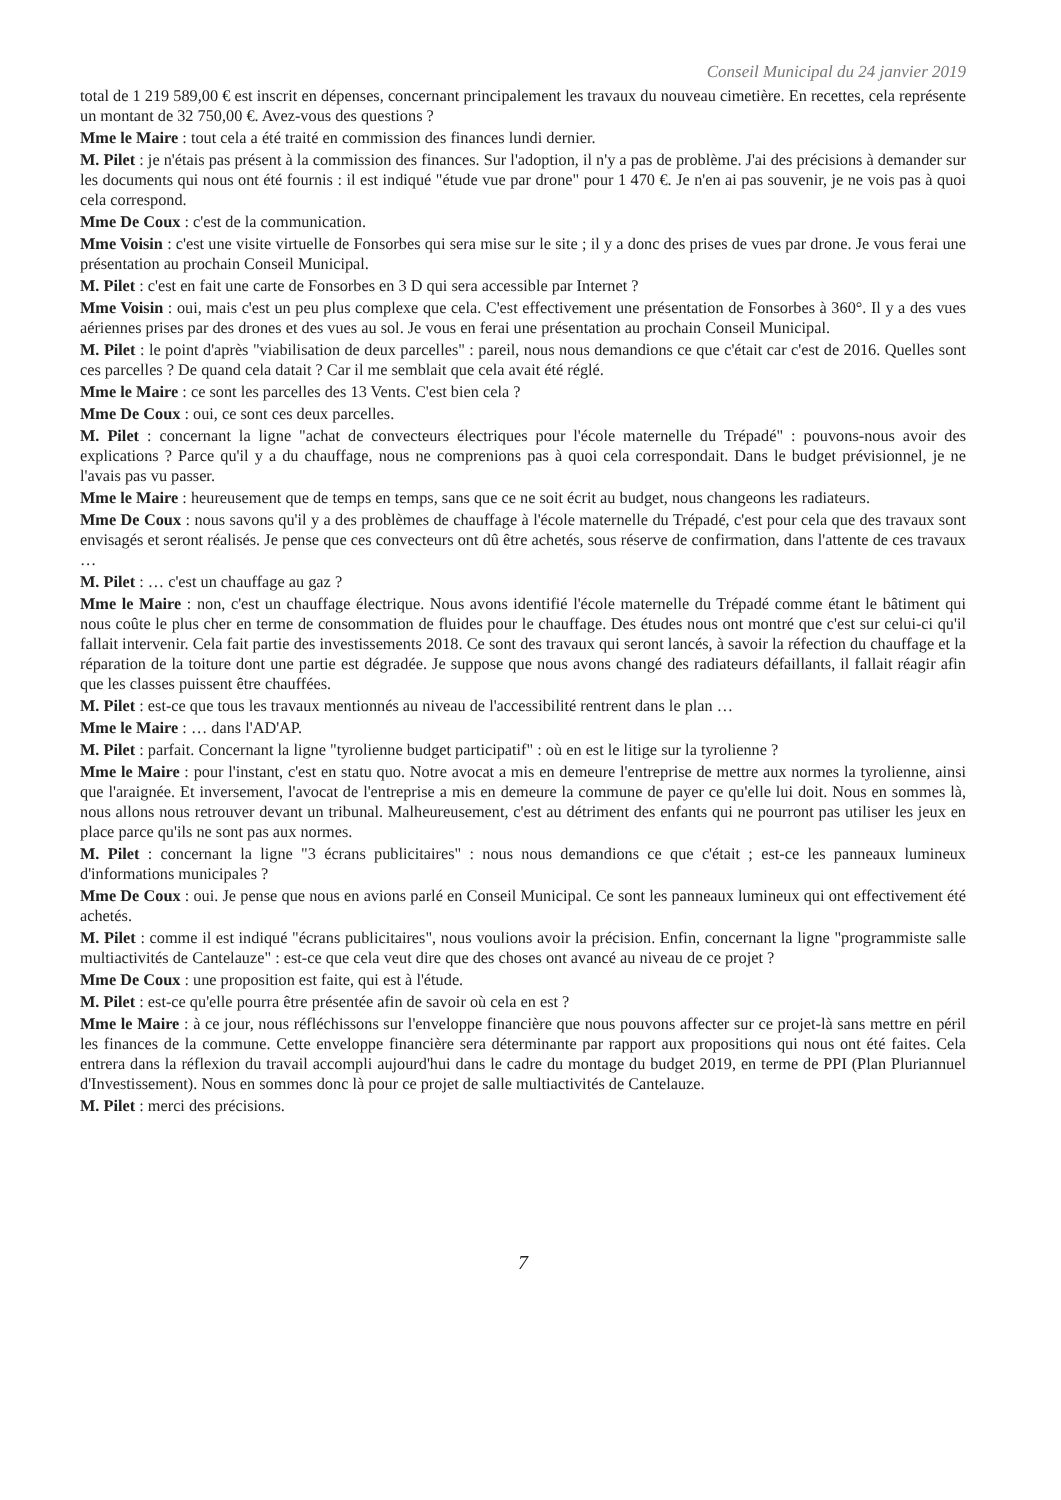Conseil Municipal du 24 janvier 2019
total de 1 219 589,00 € est inscrit en dépenses, concernant principalement les travaux du nouveau cimetière. En recettes, cela représente un montant de 32 750,00 €. Avez-vous des questions ?
Mme le Maire : tout cela a été traité en commission des finances lundi dernier.
M. Pilet : je n'étais pas présent à la commission des finances. Sur l'adoption, il n'y a pas de problème. J'ai des précisions à demander sur les documents qui nous ont été fournis : il est indiqué "étude vue par drone" pour 1 470 €. Je n'en ai pas souvenir, je ne vois pas à quoi cela correspond.
Mme De Coux : c'est de la communication.
Mme Voisin : c'est une visite virtuelle de Fonsorbes qui sera mise sur le site ; il y a donc des prises de vues par drone. Je vous ferai une présentation au prochain Conseil Municipal.
M. Pilet : c'est en fait une carte de Fonsorbes en 3 D qui sera accessible par Internet ?
Mme Voisin : oui, mais c'est un peu plus complexe que cela. C'est effectivement une présentation de Fonsorbes à 360°. Il y a des vues aériennes prises par des drones et des vues au sol. Je vous en ferai une présentation au prochain Conseil Municipal.
M. Pilet : le point d'après "viabilisation de deux parcelles" : pareil, nous nous demandions ce que c'était car c'est de 2016. Quelles sont ces parcelles ? De quand cela datait ? Car il me semblait que cela avait été réglé.
Mme le Maire : ce sont les parcelles des 13 Vents. C'est bien cela ?
Mme De Coux : oui, ce sont ces deux parcelles.
M. Pilet : concernant la ligne "achat de convecteurs électriques pour l'école maternelle du Trépadé" : pouvons-nous avoir des explications ? Parce qu'il y a du chauffage, nous ne comprenions pas à quoi cela correspondait. Dans le budget prévisionnel, je ne l'avais pas vu passer.
Mme le Maire : heureusement que de temps en temps, sans que ce ne soit écrit au budget, nous changeons les radiateurs.
Mme De Coux : nous savons qu'il y a des problèmes de chauffage à l'école maternelle du Trépadé, c'est pour cela que des travaux sont envisagés et seront réalisés. Je pense que ces convecteurs ont dû être achetés, sous réserve de confirmation, dans l'attente de ces travaux …
M. Pilet : … c'est un chauffage au gaz ?
Mme le Maire : non, c'est un chauffage électrique. Nous avons identifié l'école maternelle du Trépadé comme étant le bâtiment qui nous coûte le plus cher en terme de consommation de fluides pour le chauffage. Des études nous ont montré que c'est sur celui-ci qu'il fallait intervenir. Cela fait partie des investissements 2018. Ce sont des travaux qui seront lancés, à savoir la réfection du chauffage et la réparation de la toiture dont une partie est dégradée. Je suppose que nous avons changé des radiateurs défaillants, il fallait réagir afin que les classes puissent être chauffées.
M. Pilet : est-ce que tous les travaux mentionnés au niveau de l'accessibilité rentrent dans le plan …
Mme le Maire : … dans l'AD'AP.
M. Pilet : parfait. Concernant la ligne "tyrolienne budget participatif" : où en est le litige sur la tyrolienne ?
Mme le Maire : pour l'instant, c'est en statu quo. Notre avocat a mis en demeure l'entreprise de mettre aux normes la tyrolienne, ainsi que l'araignée. Et inversement, l'avocat de l'entreprise a mis en demeure la commune de payer ce qu'elle lui doit. Nous en sommes là, nous allons nous retrouver devant un tribunal. Malheureusement, c'est au détriment des enfants qui ne pourront pas utiliser les jeux en place parce qu'ils ne sont pas aux normes.
M. Pilet : concernant la ligne "3 écrans publicitaires" : nous nous demandions ce que c'était ; est-ce les panneaux lumineux d'informations municipales ?
Mme De Coux : oui. Je pense que nous en avions parlé en Conseil Municipal. Ce sont les panneaux lumineux qui ont effectivement été achetés.
M. Pilet : comme il est indiqué "écrans publicitaires", nous voulions avoir la précision. Enfin, concernant la ligne "programmiste salle multiactivités de Cantelauze" : est-ce que cela veut dire que des choses ont avancé au niveau de ce projet ?
Mme De Coux : une proposition est faite, qui est à l'étude.
M. Pilet : est-ce qu'elle pourra être présentée afin de savoir où cela en est ?
Mme le Maire : à ce jour, nous réfléchissons sur l'enveloppe financière que nous pouvons affecter sur ce projet-là sans mettre en péril les finances de la commune. Cette enveloppe financière sera déterminante par rapport aux propositions qui nous ont été faites. Cela entrera dans la réflexion du travail accompli aujourd'hui dans le cadre du montage du budget 2019, en terme de PPI (Plan Pluriannuel d'Investissement). Nous en sommes donc là pour ce projet de salle multiactivités de Cantelauze.
M. Pilet : merci des précisions.
7